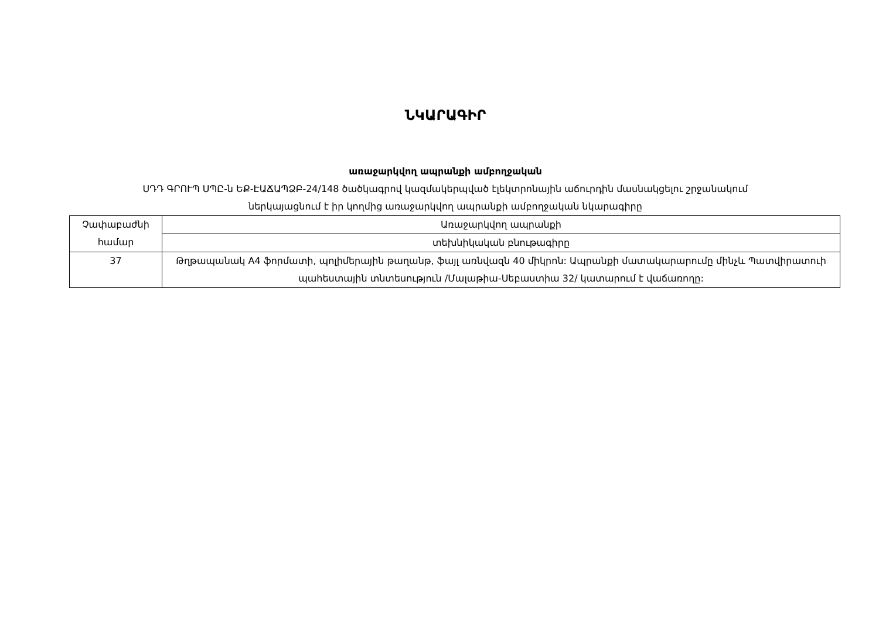ՆԿԱՐԱԳԻՐ
առաջարկվող ապրանքի ամբողջական
ՍԴԴ ԳՐՈՒՊ ՍՊԸ-ն ԵՔ-ԷԱՃԱՊՁԲ-24/148 ծածկագրով կազմակերպված էլեկտրոնային աճուրդին մասնակցելու շրջանակում
ներկայացնում է իր կողմից առաջարկվող ապրանքի ամբողջական նկարագիրը
| Չափաբաժնի համար | Առաջարկվող ապրանքի |
| | տեխնիկական բնութագիրը |
| 37 | Թղթապանակ A4 ֆորմատի, պոլիմերային թաղանթ, ֆայլ առնվազն 40 միկրոն: Ապրանքի մատակարարումը մինչև Պատվիրատուի պահեստային տնտեսություն /Մալաթիա-Սեբաստիա 32/ կատարում է վաճառողը: |